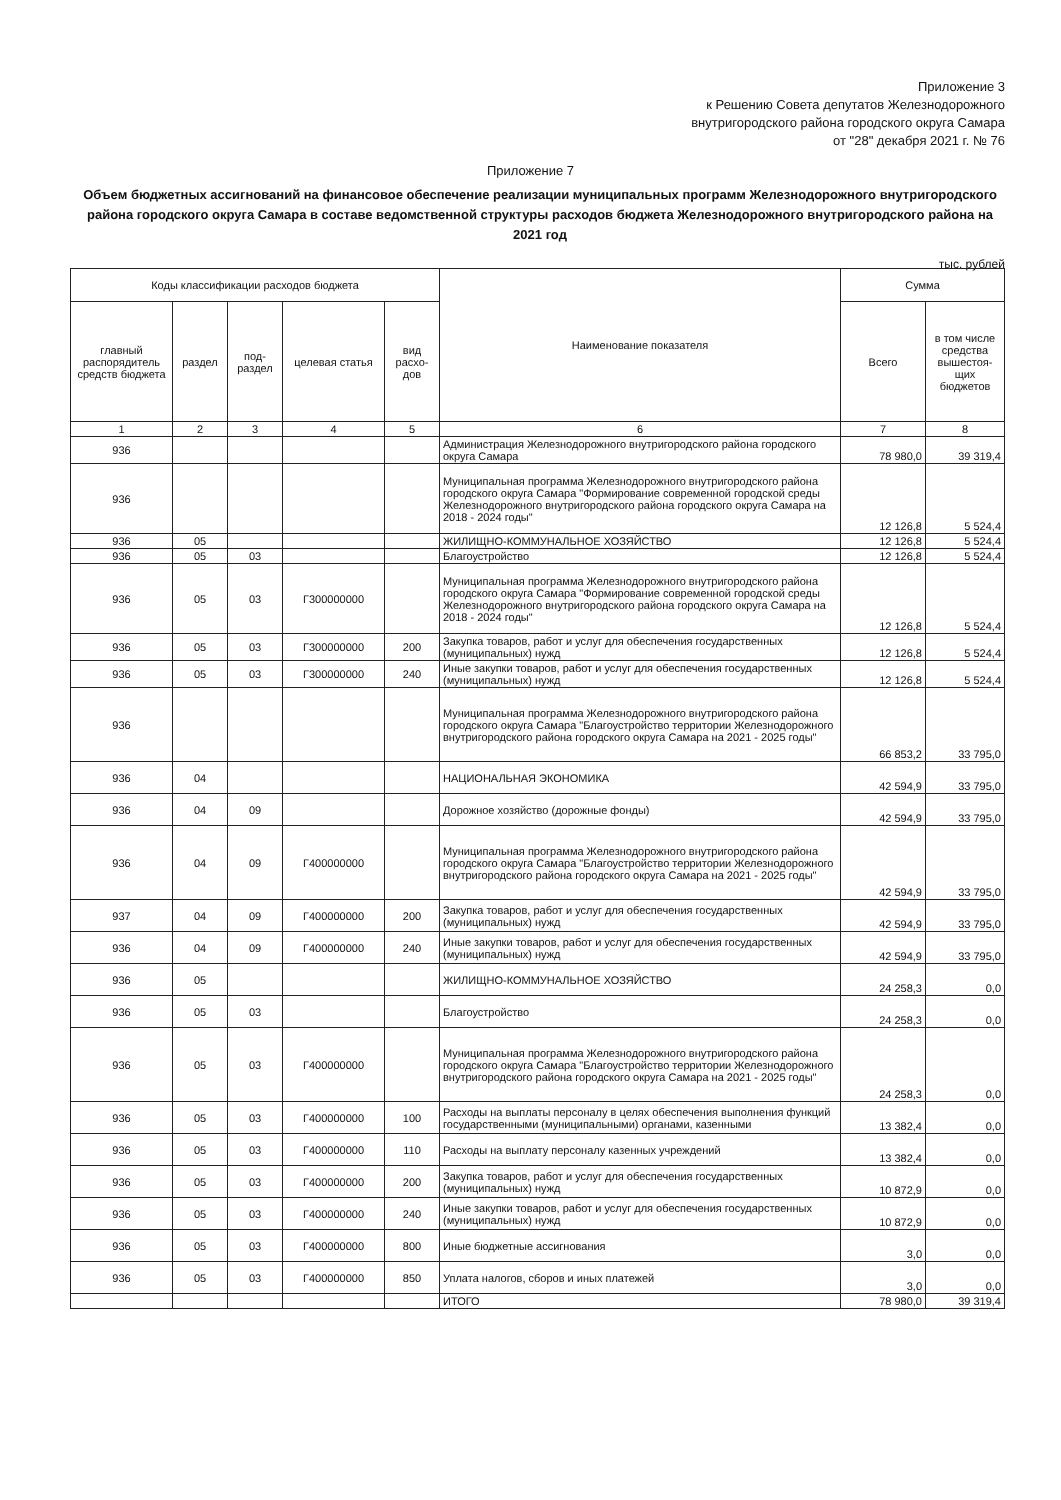Приложение 3
к Решению Совета депутатов Железнодорожного
внутригородского района городского округа Самара
от "28" декабря 2021 г. № 76
Приложение 7
Объем бюджетных ассигнований на финансовое обеспечение реализации муниципальных программ Железнодорожного внутригородского района городского округа Самара в составе ведомственной структуры расходов бюджета Железнодорожного внутригородского района на 2021 год
тыс. рублей
| Коды классификации расходов бюджета | | | | | Наименование показателя | Сумма | |
| --- | --- | --- | --- | --- | --- | --- | --- |
| главный распорядитель средств бюджета | раздел | под-раздел | целевая статья | вид расхо-дов | | Всего | в том числе средства вышестоя-щих бюджетов |
| 1 | 2 | 3 | 4 | 5 | 6 | 7 | 8 |
| 936 | | | | | Администрация Железнодорожного внутригородского района городского округа Самара | 78 980,0 | 39 319,4 |
| 936 | | | | | Муниципальная программа Железнодорожного внутригородского района городского округа Самара "Формирование современной городской среды Железнодорожного внутригородского района городского округа Самара на 2018 - 2024 годы" | 12 126,8 | 5 524,4 |
| 936 | 05 | | | | ЖИЛИЩНО-КОММУНАЛЬНОЕ ХОЗЯЙСТВО | 12 126,8 | 5 524,4 |
| 936 | 05 | 03 | | | Благоустройство | 12 126,8 | 5 524,4 |
| 936 | 05 | 03 | Г300000000 | | Муниципальная программа Железнодорожного внутригородского района городского округа Самара "Формирование современной городской среды Железнодорожного внутригородского района городского округа Самара на 2018 - 2024 годы" | 12 126,8 | 5 524,4 |
| 936 | 05 | 03 | Г300000000 | 200 | Закупка товаров, работ и услуг для обеспечения государственных (муниципальных) нужд | 12 126,8 | 5 524,4 |
| 936 | 05 | 03 | Г300000000 | 240 | Иные закупки товаров, работ и услуг для обеспечения государственных (муниципальных) нужд | 12 126,8 | 5 524,4 |
| 936 | | | | | Муниципальная программа Железнодорожного внутригородского района городского округа Самара "Благоустройство территории Железнодорожного внутригородского района городского округа Самара на 2021 - 2025 годы" | 66 853,2 | 33 795,0 |
| 936 | 04 | | | | НАЦИОНАЛЬНАЯ ЭКОНОМИКА | 42 594,9 | 33 795,0 |
| 936 | 04 | 09 | | | Дорожное хозяйство (дорожные фонды) | 42 594,9 | 33 795,0 |
| 936 | 04 | 09 | Г400000000 | | Муниципальная программа Железнодорожного внутригородского района городского округа Самара "Благоустройство территории Железнодорожного внутригородского района городского округа Самара на 2021 - 2025 годы" | 42 594,9 | 33 795,0 |
| 937 | 04 | 09 | Г400000000 | 200 | Закупка товаров, работ и услуг для обеспечения государственных (муниципальных) нужд | 42 594,9 | 33 795,0 |
| 936 | 04 | 09 | Г400000000 | 240 | Иные закупки товаров, работ и услуг для обеспечения государственных (муниципальных) нужд | 42 594,9 | 33 795,0 |
| 936 | 05 | | | | ЖИЛИЩНО-КОММУНАЛЬНОЕ ХОЗЯЙСТВО | 24 258,3 | 0,0 |
| 936 | 05 | 03 | | | Благоустройство | 24 258,3 | 0,0 |
| 936 | 05 | 03 | Г400000000 | | Муниципальная программа Железнодорожного внутригородского района городского округа Самара "Благоустройство территории Железнодорожного внутригородского района городского округа Самара на 2021 - 2025 годы" | 24 258,3 | 0,0 |
| 936 | 05 | 03 | Г400000000 | 100 | Расходы на выплаты персоналу в целях обеспечения выполнения функций государственными (муниципальными) органами, казенными | 13 382,4 | 0,0 |
| 936 | 05 | 03 | Г400000000 | 110 | Расходы на выплату персоналу казенных учреждений | 13 382,4 | 0,0 |
| 936 | 05 | 03 | Г400000000 | 200 | Закупка товаров, работ и услуг для обеспечения государственных (муниципальных) нужд | 10 872,9 | 0,0 |
| 936 | 05 | 03 | Г400000000 | 240 | Иные закупки товаров, работ и услуг для обеспечения государственных (муниципальных) нужд | 10 872,9 | 0,0 |
| 936 | 05 | 03 | Г400000000 | 800 | Иные бюджетные ассигнования | 3,0 | 0,0 |
| 936 | 05 | 03 | Г400000000 | 850 | Уплата налогов, сборов и иных платежей | 3,0 | 0,0 |
| | | | | | ИТОГО | 78 980,0 | 39 319,4 |